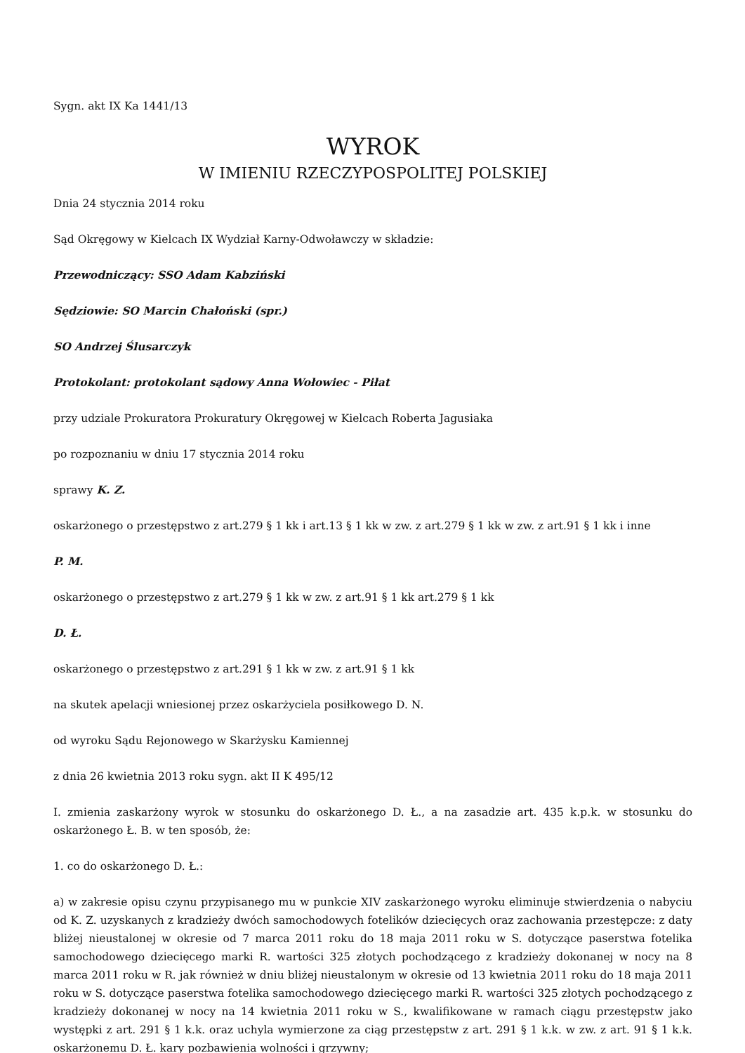Sygn. akt IX Ka 1441/13
WYROK
W IMIENIU RZECZYPOSPOLITEJ POLSKIEJ
Dnia 24 stycznia 2014 roku
Sąd Okręgowy w Kielcach IX Wydział Karny-Odwoławczy w składzie:
Przewodniczący: SSO Adam Kabziński
Sędziowie: SO Marcin Chałoński (spr.)
SO Andrzej Ślusarczyk
Protokolant: protokolant sądowy Anna Wołowiec - Piłat
przy udziale Prokuratora Prokuratury Okręgowej w Kielcach Roberta Jagusiaka
po rozpoznaniu w dniu 17 stycznia 2014 roku
sprawy K. Z.
oskarżonego o przestępstwo z art.279 § 1 kk i art.13 § 1 kk w zw. z art.279 § 1 kk w zw. z art.91 § 1 kk i inne
P. M.
oskarżonego o przestępstwo z art.279 § 1 kk w zw. z art.91 § 1 kk art.279 § 1 kk
D. Ł.
oskarżonego o przestępstwo z art.291 § 1 kk w zw. z art.91 § 1 kk
na skutek apelacji wniesionej przez oskarżyciela posiłkowego D. N.
od wyroku Sądu Rejonowego w Skarżysku Kamiennej
z dnia 26 kwietnia 2013 roku sygn. akt II K 495/12
I. zmienia zaskarżony wyrok w stosunku do oskarżonego D. Ł., a na zasadzie art. 435 k.p.k. w stosunku do oskarżonego Ł. B. w ten sposób, że:
1. co do oskarżonego D. Ł.:
a) w zakresie opisu czynu przypisanego mu w punkcie XIV zaskarżonego wyroku eliminuje stwierdzenia o nabyciu od K. Z. uzyskanych z kradzieży dwóch samochodowych fotelików dziecięcych oraz zachowania przestępcze: z daty bliżej nieustalonej w okresie od 7 marca 2011 roku do 18 maja 2011 roku w S. dotyczące paserstwa fotelika samochodowego dziecięcego marki R. wartości 325 złotych pochodzącego z kradzieży dokonanej w nocy na 8 marca 2011 roku w R. jak również w dniu bliżej nieustalonym w okresie od 13 kwietnia 2011 roku do 18 maja 2011 roku w S. dotyczące paserstwa fotelika samochodowego dziecięcego marki R. wartości 325 złotych pochodzącego z kradzieży dokonanej w nocy na 14 kwietnia 2011 roku w S., kwalifikowane w ramach ciągu przestępstw jako występki z art. 291 § 1 k.k. oraz uchyla wymierzone za ciąg przestępstw z art. 291 § 1 k.k. w zw. z art. 91 § 1 k.k. oskarżonemu D. Ł. kary pozbawienia wolności i grzywny;